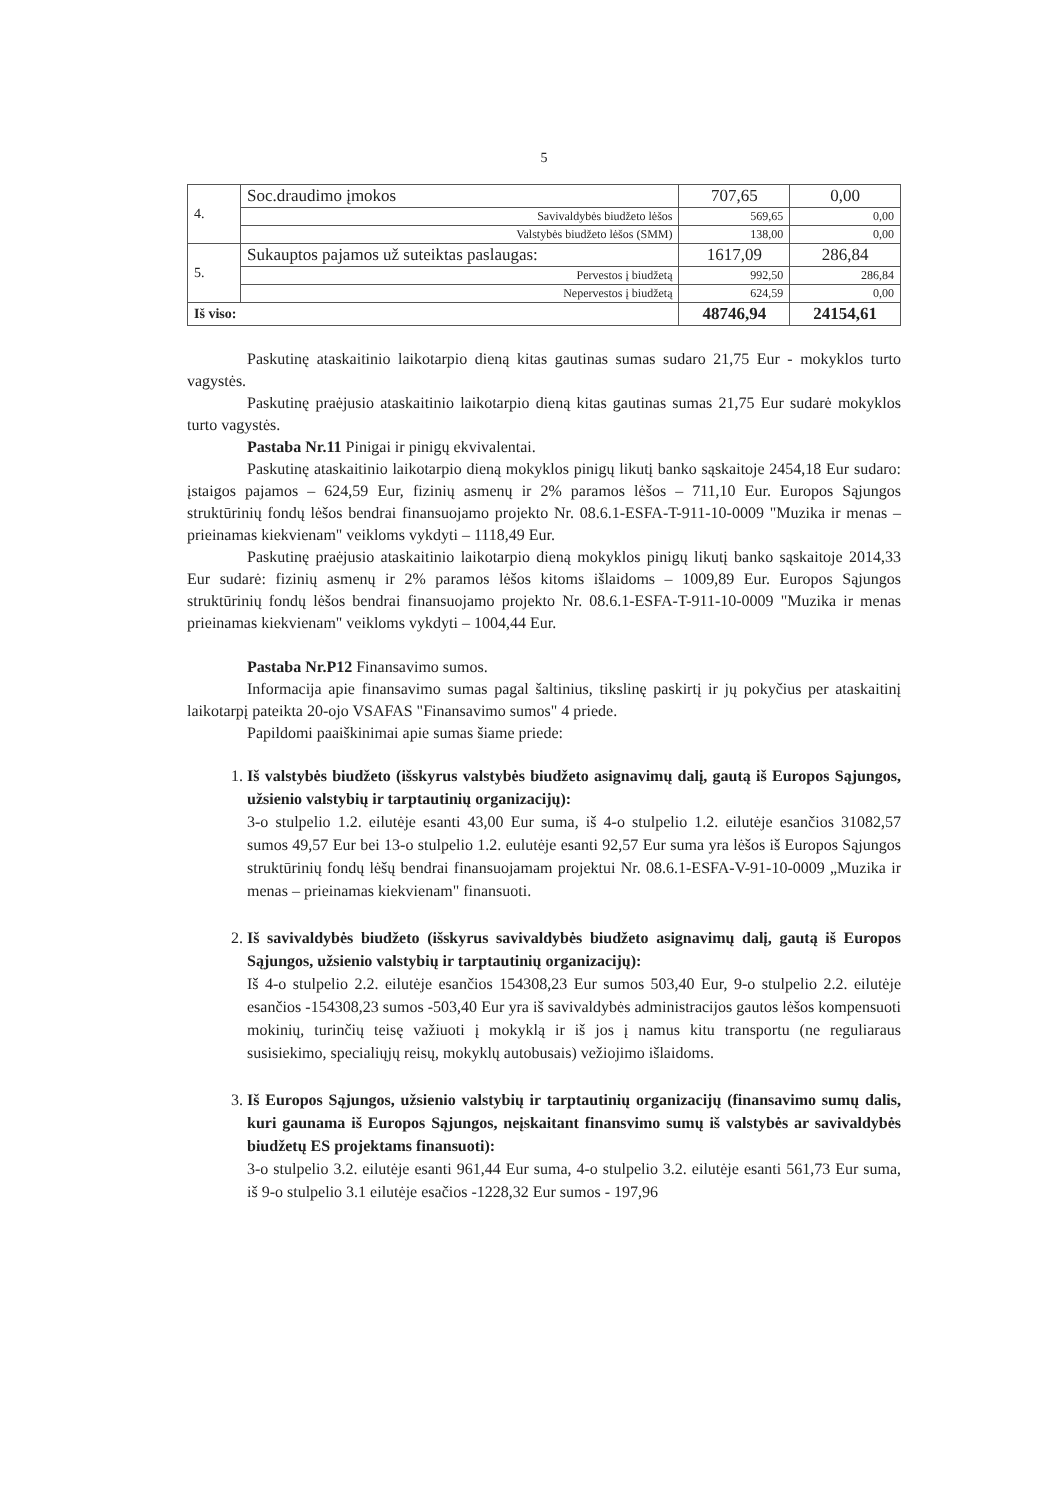5
| 4. | Soc.draudimo įmokos | 707,65 | 0,00 |
| | Savivaldybės biudžeto lėšos | 569,65 | 0,00 |
| | Valstybės biudžeto lėšos (SMM) | 138,00 | 0,00 |
| 5. | Sukauptos pajamos už suteiktas paslaugas: | 1617,09 | 286,84 |
| | Pervestos į biudžetą | 992,50 | 286,84 |
| | Nepervestos į biudžetą | 624,59 | 0,00 |
| Iš viso: | | 48746,94 | 24154,61 |
Paskutinę ataskaitinio laikotarpio dieną kitas gautinas sumas sudaro 21,75 Eur - mokyklos turto vagystės.
Paskutinę praėjusio ataskaitinio laikotarpio dieną kitas gautinas sumas 21,75 Eur sudarė mokyklos turto vagystės.
Pastaba Nr.11 Pinigai ir pinigų ekvivalentai.
Paskutinę ataskaitinio laikotarpio dieną mokyklos pinigų likutį banko sąskaitoje 2454,18 Eur sudaro: įstaigos pajamos – 624,59 Eur, fizinių asmenų ir 2% paramos lėšos – 711,10 Eur. Europos Sąjungos struktūrinių fondų lėšos bendrai finansuojamo projekto Nr. 08.6.1-ESFA-T-911-10-0009 "Muzika ir menas – prieinamas kiekvienam" veikloms vykdyti – 1118,49 Eur.
Paskutinę praėjusio ataskaitinio laikotarpio dieną mokyklos pinigų likutį banko sąskaitoje 2014,33 Eur sudarė: fizinių asmenų ir 2% paramos lėšos kitoms išlaidoms – 1009,89 Eur. Europos Sąjungos struktūrinių fondų lėšos bendrai finansuojamo projekto Nr. 08.6.1-ESFA-T-911-10-0009 "Muzika ir menas prieinamas kiekvienam" veikloms vykdyti – 1004,44 Eur.
Pastaba Nr.P12 Finansavimo sumos.
Informacija apie finansavimo sumas pagal šaltinius, tikslinę paskirtį ir jų pokyčius per ataskaitinį laikotarpį pateikta 20-ojo VSAFAS "Finansavimo sumos" 4 priede.
Papildomi paaiškinimai apie sumas šiame priede:
1. Iš valstybės biudžeto (išskyrus valstybės biudžeto asignavimų dalį, gautą iš Europos Sąjungos, užsienio valstybių ir tarptautinių organizacijų):
3-o stulpelio 1.2. eilutėje esanti 43,00 Eur suma, iš 4-o stulpelio 1.2. eilutėje esančios 31082,57 sumos 49,57 Eur bei 13-o stulpelio 1.2. eulutėje esanti 92,57 Eur suma yra lėšos iš Europos Sąjungos struktūrinių fondų lėšų bendrai finansuojamam projektui Nr. 08.6.1-ESFA-V-91-10-0009 „Muzika ir menas – prieinamas kiekvienam" finansuoti.
2. Iš savivaldybės biudžeto (išskyrus savivaldybės biudžeto asignavimų dalį, gautą iš Europos Sąjungos, užsienio valstybių ir tarptautinių organizacijų):
Iš 4-o stulpelio 2.2. eilutėje esančios 154308,23 Eur sumos 503,40 Eur, 9-o stulpelio 2.2. eilutėje esančios -154308,23 sumos -503,40 Eur yra iš savivaldybės administracijos gautos lėšos kompensuoti mokinių, turinčių teisę važiuoti į mokyklą ir iš jos į namus kitu transportu (ne reguliaraus susisiekimo, specialiųjų reisų, mokyklų autobusais) vežiojimo išlaidoms.
3. Iš Europos Sąjungos, užsienio valstybių ir tarptautinių organizacijų (finansavimo sumų dalis, kuri gaunama iš Europos Sąjungos, neįskaitant finansvimo sumų iš valstybės ar savivaldybės biudžetų ES projektams finansuoti):
3-o stulpelio 3.2. eilutėje esanti 961,44 Eur suma, 4-o stulpelio 3.2. eilutėje esanti 561,73 Eur suma, iš 9-o stulpelio 3.1 eilutėje esačios -1228,32 Eur sumos - 197,96